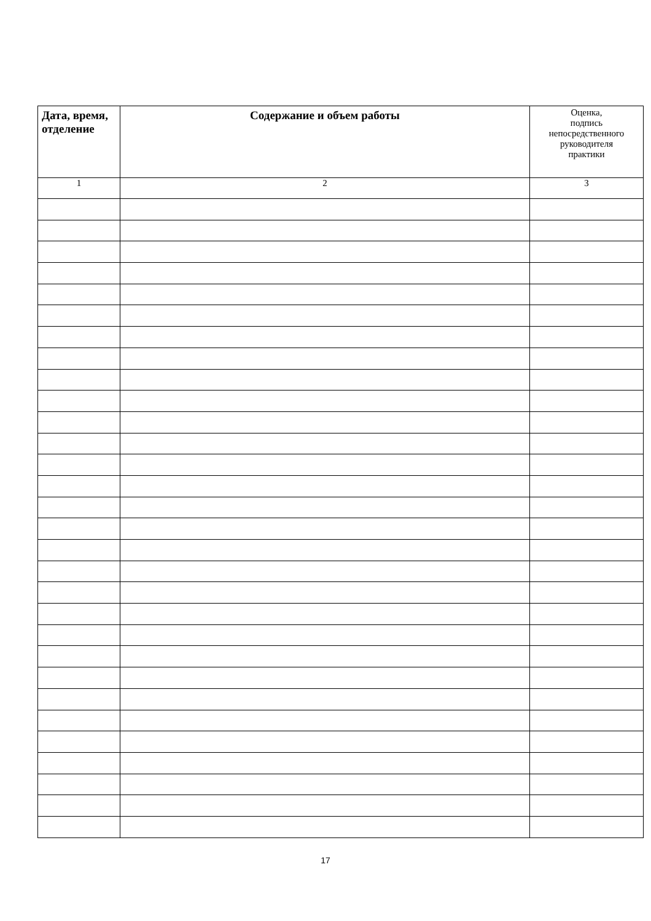| Дата, время, отделение | Содержание и объем работы | Оценка, подпись непосредственного руководителя практики |
| 1 | 2 | 3 |
17